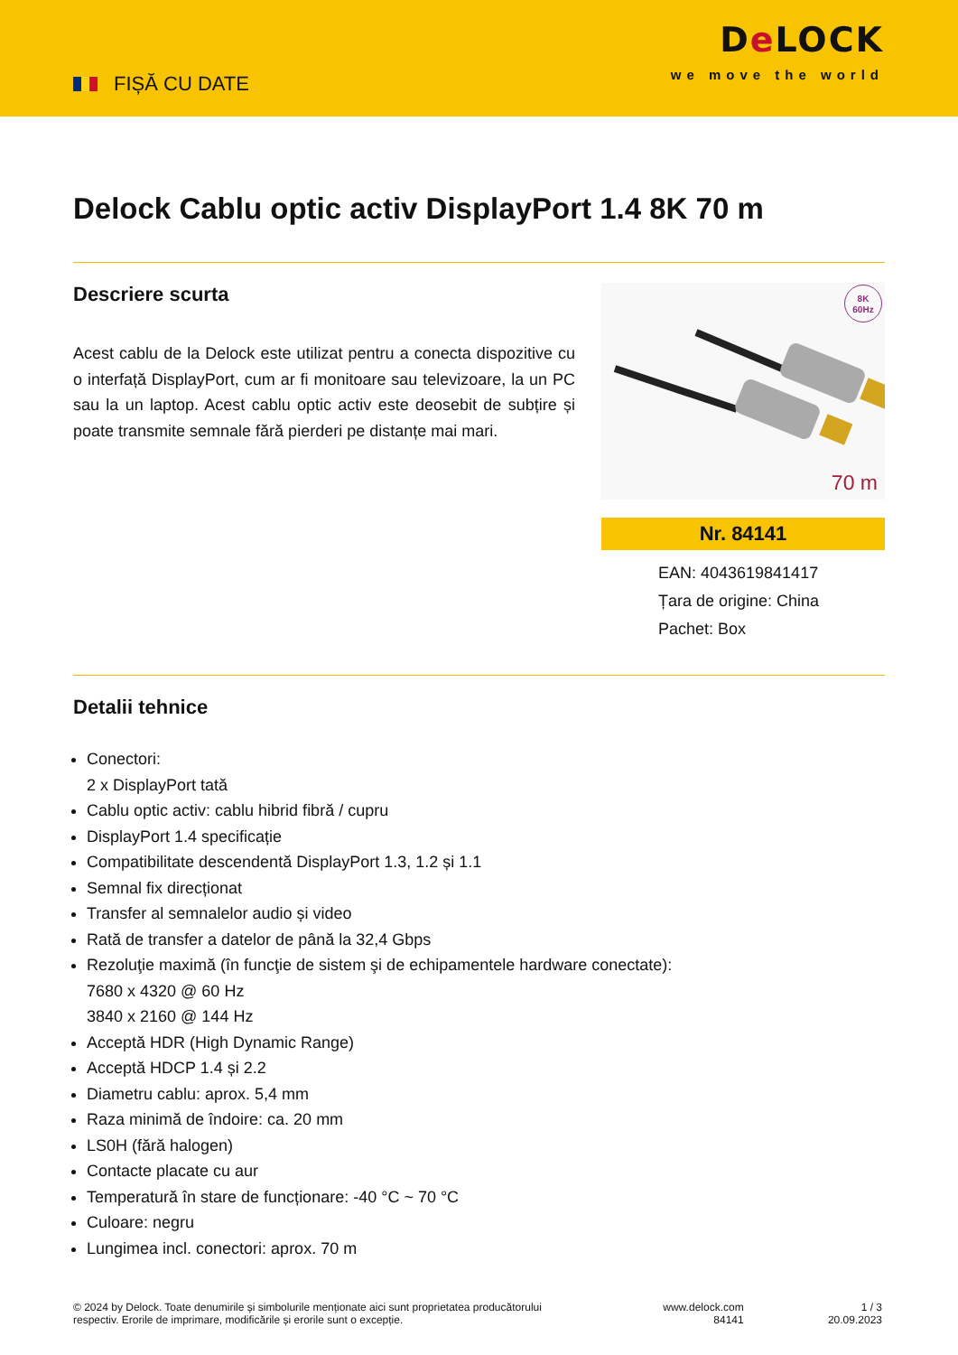FIȘĂ CU DATE
De LOCK
we move the world
Delock Cablu optic activ DisplayPort 1.4 8K 70 m
Descriere scurta
Acest cablu de la Delock este utilizat pentru a conecta dispozitive cu o interfață DisplayPort, cum ar fi monitoare sau televizoare, la un PC sau la un laptop. Acest cablu optic activ este deosebit de subțire și poate transmite semnale fără pierderi pe distanțe mai mari.
8K
60Hz
70 m
Nr. 84141
EAN: 4043619841417
Țara de origine: China
Pachet: Box
Detalii tehnice
Conectori:
2 x DisplayPort tată
Cablu optic activ: cablu hibrid fibră / cupru
DisplayPort 1.4 specificație
Compatibilitate descendentă DisplayPort 1.3, 1.2 și 1.1
Semnal fix direcționat
Transfer al semnalelor audio și video
Rată de transfer a datelor de până la 32,4 Gbps
Rezoluţie maximă (în funcţie de sistem şi de echipamentele hardware conectate):
7680 x 4320 @ 60 Hz
3840 x 2160 @ 144 Hz
Acceptă HDR (High Dynamic Range)
Acceptă HDCP 1.4 și 2.2
Diametru cablu: aprox. 5,4 mm
Raza minimă de îndoire: ca. 20 mm
LS0H (fără halogen)
Contacte placate cu aur
Temperatură în stare de funcționare: -40 °C ~ 70 °C
Culoare: negru
Lungimea incl. conectori: aprox. 70 m
© 2024 by Delock. Toate denumirile și simbolurile menționate aici sunt proprietatea producătorului respectiv. Erorile de imprimare, modificările și erorile sunt o excepție.
www.delock.com
84141
1 / 3
20.09.2023